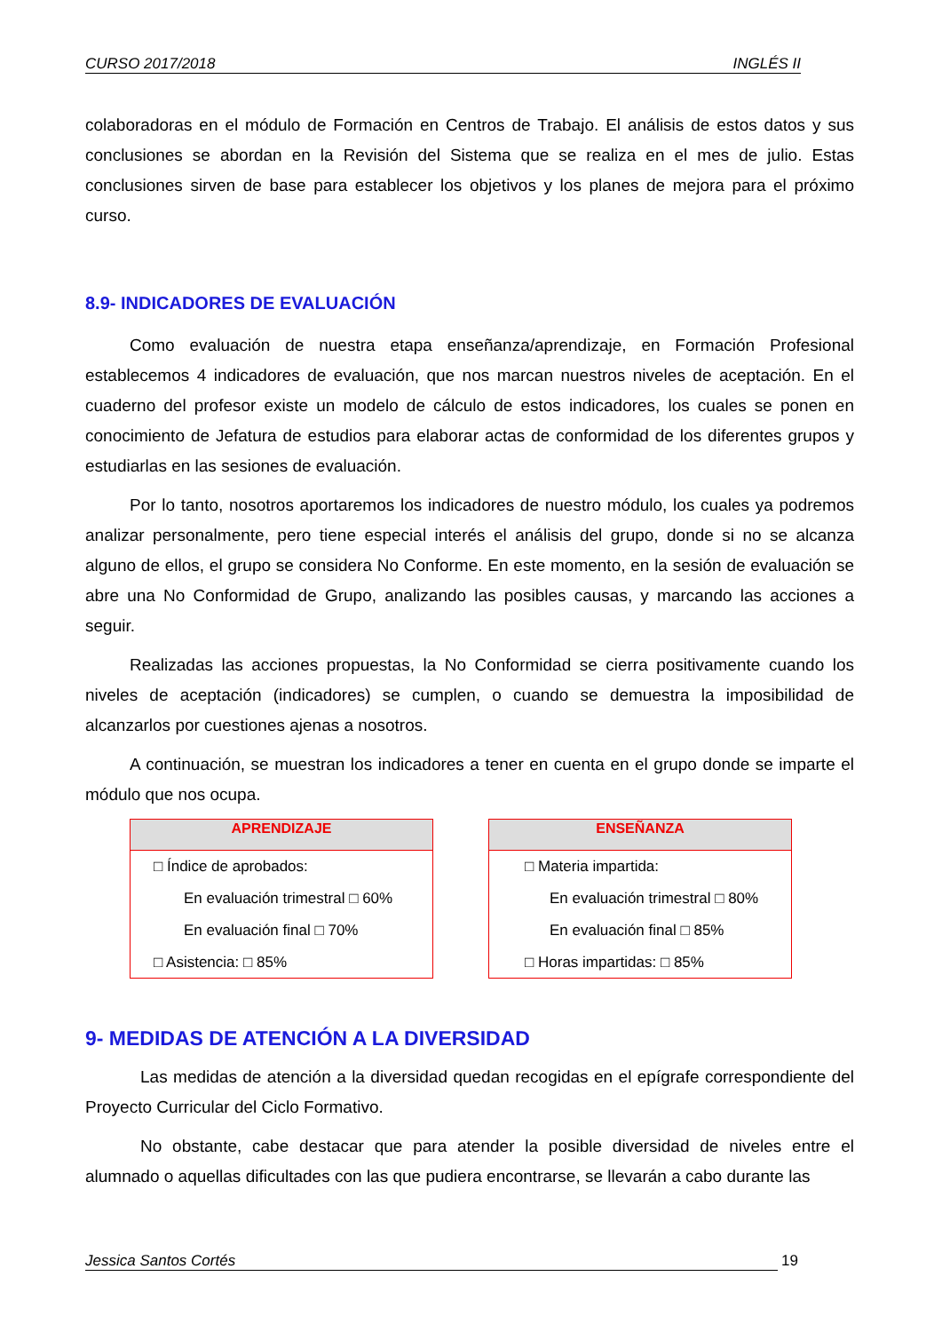CURSO 2017/2018 INGLÉS II
colaboradoras en el módulo de Formación en Centros de Trabajo. El análisis de estos datos y sus conclusiones se abordan en la Revisión del Sistema que se realiza en el mes de julio. Estas conclusiones sirven de base para establecer los objetivos y los planes de mejora para el próximo curso.
8.9- INDICADORES DE EVALUACIÓN
Como evaluación de nuestra etapa enseñanza/aprendizaje, en Formación Profesional establecemos 4 indicadores de evaluación, que nos marcan nuestros niveles de aceptación. En el cuaderno del profesor existe un modelo de cálculo de estos indicadores, los cuales se ponen en conocimiento de Jefatura de estudios para elaborar actas de conformidad de los diferentes grupos y estudiarlas en las sesiones de evaluación.
Por lo tanto, nosotros aportaremos los indicadores de nuestro módulo, los cuales ya podremos analizar personalmente, pero tiene especial interés el análisis del grupo, donde si no se alcanza alguno de ellos, el grupo se considera No Conforme. En este momento, en la sesión de evaluación se abre una No Conformidad de Grupo, analizando las posibles causas, y marcando las acciones a seguir.
Realizadas las acciones propuestas, la No Conformidad se cierra positivamente cuando los niveles de aceptación (indicadores) se cumplen, o cuando se demuestra la imposibilidad de alcanzarlos por cuestiones ajenas a nosotros.
A continuación, se muestran los indicadores a tener en cuenta en el grupo donde se imparte el módulo que nos ocupa.
APRENDIZAJE
□ Índice de aprobados:
En evaluación trimestral □ 60%
En evaluación final □ 70%
□ Asistencia: □ 85%
ENSEÑANZA
□ Materia impartida:
En evaluación trimestral □ 80%
En evaluación final □ 85%
□ Horas impartidas: □ 85%
9- MEDIDAS DE ATENCIÓN A LA DIVERSIDAD
Las medidas de atención a la diversidad quedan recogidas en el epígrafe correspondiente del Proyecto Curricular del Ciclo Formativo.
No obstante, cabe destacar que para atender la posible diversidad de niveles entre el alumnado o aquellas dificultades con las que pudiera encontrarse, se llevarán a cabo durante las
Jessica Santos Cortés 19